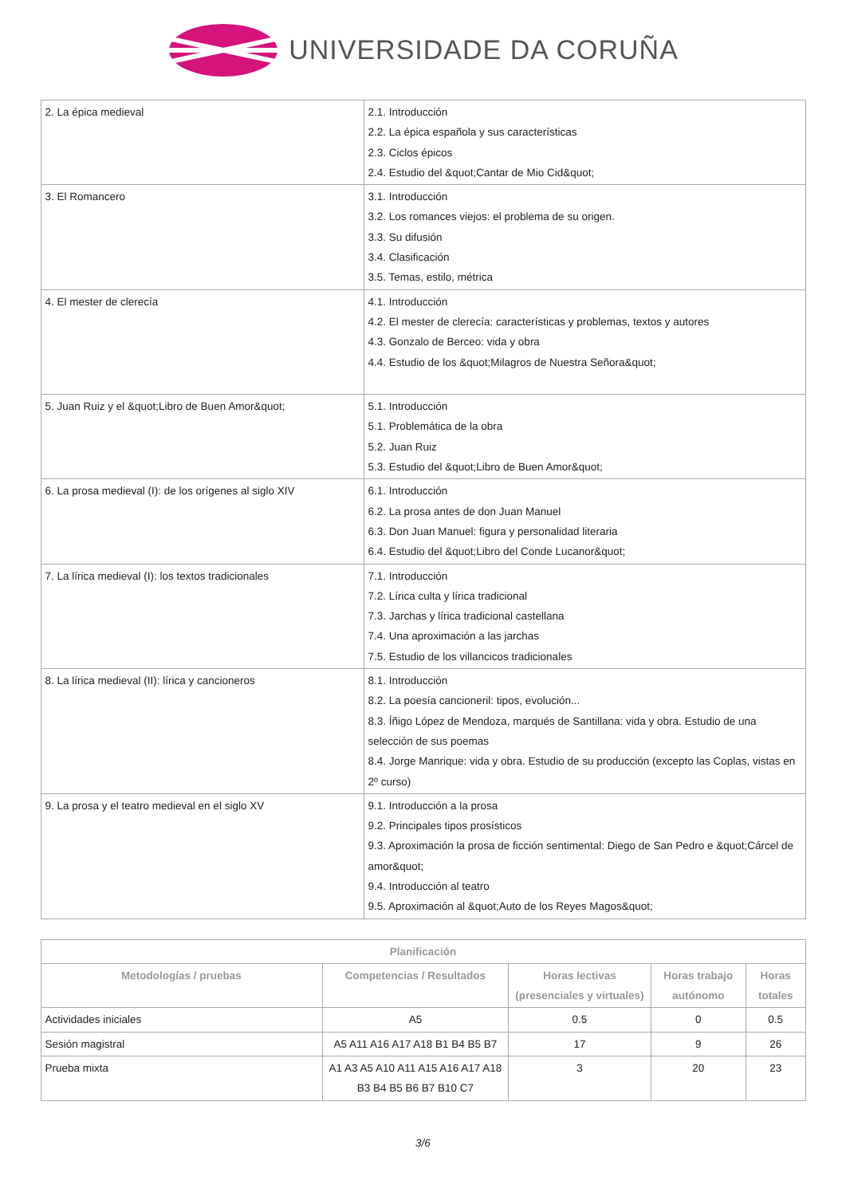UNIVERSIDADE DA CORUÑA
| 2. La épica medieval | 2.1. Introducción 2.2. La épica española y sus características 2.3. Ciclos épicos 2.4. Estudio del &quot;Cantar de Mio Cid&quot; |
| 3. El Romancero | 3.1. Introducción 3.2. Los romances viejos: el problema de su origen. 3.3. Su difusión 3.4. Clasificación 3.5. Temas, estilo, métrica |
| 4. El mester de clerecía | 4.1. Introducción 4.2. El mester de clerecía: características y problemas, textos y autores 4.3. Gonzalo de Berceo: vida y obra 4.4. Estudio de los &quot;Milagros de Nuestra Señora&quot; |
| 5. Juan Ruiz y el &quot;Libro de Buen Amor&quot; | 5.1. Introducción 5.1. Problemática de la obra 5.2. Juan Ruiz 5.3. Estudio del &quot;Libro de Buen Amor&quot; |
| 6. La prosa medieval (I): de los orígenes al siglo XIV | 6.1. Introducción 6.2. La prosa antes de don Juan Manuel 6.3. Don Juan Manuel: figura y personalidad literaria 6.4. Estudio del &quot;Libro del Conde Lucanor&quot; |
| 7. La lírica medieval (I): los textos tradicionales | 7.1. Introducción 7.2. Lírica culta y lírica tradicional 7.3. Jarchas y lírica tradicional castellana 7.4. Una aproximación a las jarchas 7.5. Estudio de los villancicos tradicionales |
| 8. La lírica medieval (II): lírica y cancioneros | 8.1. Introducción 8.2. La poesía cancioneril: tipos, evolución... 8.3. Íñigo López de Mendoza, marqués de Santillana: vida y obra. Estudio de una selección de sus poemas 8.4. Jorge Manrique: vida y obra. Estudio de su producción (excepto las Coplas, vistas en 2º curso) |
| 9. La prosa y el teatro medieval en el siglo XV | 9.1. Introducción a la prosa 9.2. Principales tipos prosísticos 9.3. Aproximación la prosa de ficción sentimental: Diego de San Pedro e &quot;Cárcel de amor&quot; 9.4. Introducción al teatro 9.5. Aproximación al &quot;Auto de los Reyes Magos&quot; |
| Planificación | | | | |
| --- | --- | --- | --- | --- |
| Metodologías / pruebas | Competencias / Resultados | Horas lectivas (presenciales y virtuales) | Horas trabajo autónomo | Horas totales |
| Actividades iniciales | A5 | 0.5 | 0 | 0.5 |
| Sesión magistral | A5 A11 A16 A17 A18 B1 B4 B5 B7 | 17 | 9 | 26 |
| Prueba mixta | A1 A3 A5 A10 A11 A15 A16 A17 A18 B3 B4 B5 B6 B7 B10 C7 | 3 | 20 | 23 |
3/6